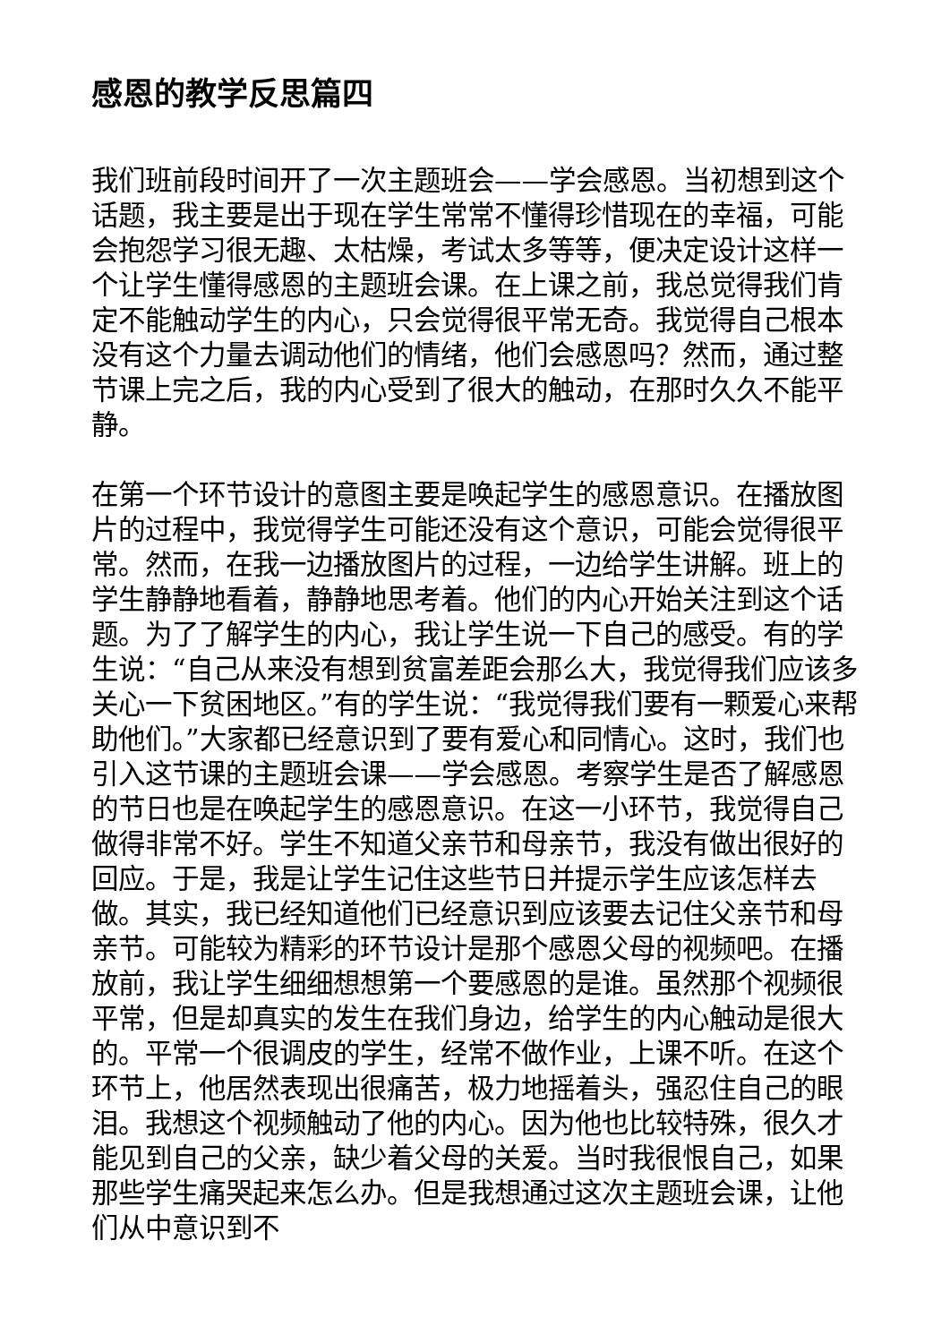感恩的教学反思篇四
我们班前段时间开了一次主题班会——学会感恩。当初想到这个话题，我主要是出于现在学生常常不懂得珍惜现在的幸福，可能会抱怨学习很无趣、太枯燥，考试太多等等，便决定设计这样一个让学生懂得感恩的主题班会课。在上课之前，我总觉得我们肯定不能触动学生的内心，只会觉得很平常无奇。我觉得自己根本没有这个力量去调动他们的情绪，他们会感恩吗？然而，通过整节课上完之后，我的内心受到了很大的触动，在那时久久不能平静。
在第一个环节设计的意图主要是唤起学生的感恩意识。在播放图片的过程中，我觉得学生可能还没有这个意识，可能会觉得很平常。然而，在我一边播放图片的过程，一边给学生讲解。班上的学生静静地看着，静静地思考着。他们的内心开始关注到这个话题。为了了解学生的内心，我让学生说一下自己的感受。有的学生说：“自己从来没有想到贫富差距会那么大，我觉得我们应该多关心一下贫困地区。”有的学生说：“我觉得我们要有一颗爱心来帮助他们。”大家都已经意识到了要有爱心和同情心。这时，我们也引入这节课的主题班会课——学会感恩。考察学生是否了解感恩的节日也是在唤起学生的感恩意识。在这一小环节，我觉得自己做得非常不好。学生不知道父亲节和母亲节，我没有做出很好的回应。于是，我是让学生记住这些节日并提示学生应该怎样去做。其实，我已经知道他们已经意识到应该要去记住父亲节和母亲节。可能较为精彩的环节设计是那个感恩父母的视频吧。在播放前，我让学生细细想想第一个要感恩的是谁。虽然那个视频很平常，但是却真实的发生在我们身边，给学生的内心触动是很大的。平常一个很调皮的学生，经常不做作业，上课不听。在这个环节上，他居然表现出很痛苦，极力地摇着头，强忍住自己的眼泪。我想这个视频触动了他的内心。因为他也比较特殊，很久才能见到自己的父亲，缺少着父母的关爱。当时我很恨自己，如果那些学生痛哭起来怎么办。但是我想通过这次主题班会课，让他们从中意识到不